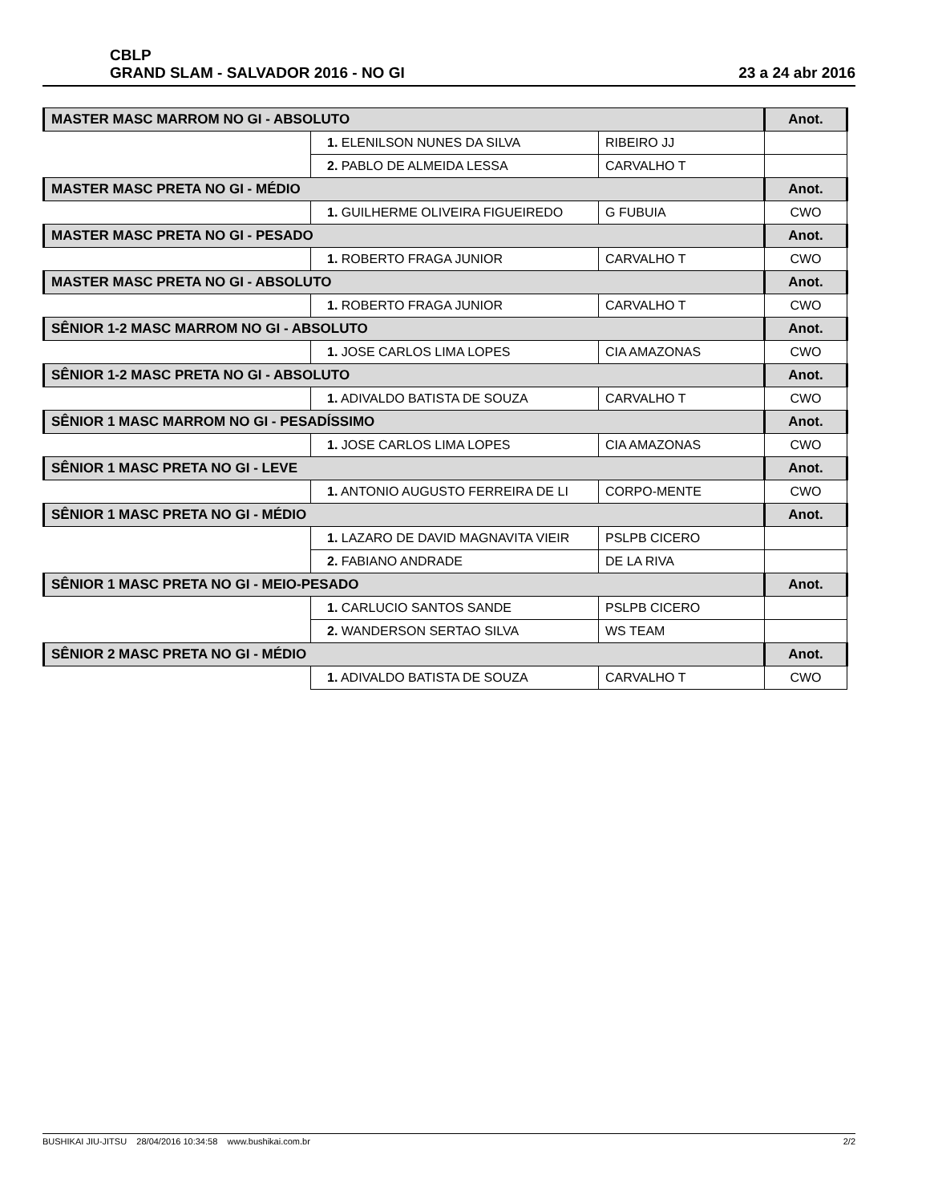CBLP
GRAND SLAM - SALVADOR 2016 - NO GI
23 a 24 abr 2016
| MASTER MASC MARROM NO GI - ABSOLUTO | | | Anot. |
| --- | --- | --- | --- |
| | 1. ELENILSON NUNES DA SILVA | RIBEIRO JJ | |
| | 2. PABLO DE ALMEIDA LESSA | CARVALHO T | |
| MASTER MASC PRETA NO GI - MÉDIO | | | Anot. |
| | 1. GUILHERME OLIVEIRA FIGUEIREDO | G FUBUIA | CWO |
| MASTER MASC PRETA NO GI - PESADO | | | Anot. |
| | 1. ROBERTO FRAGA JUNIOR | CARVALHO T | CWO |
| MASTER MASC PRETA NO GI - ABSOLUTO | | | Anot. |
| | 1. ROBERTO FRAGA JUNIOR | CARVALHO T | CWO |
| SÊNIOR 1-2 MASC MARROM NO GI - ABSOLUTO | | | Anot. |
| | 1. JOSE CARLOS LIMA LOPES | CIA AMAZONAS | CWO |
| SÊNIOR 1-2 MASC PRETA NO GI - ABSOLUTO | | | Anot. |
| | 1. ADIVALDO BATISTA DE SOUZA | CARVALHO T | CWO |
| SÊNIOR 1 MASC MARROM NO GI - PESADÍSSIMO | | | Anot. |
| | 1. JOSE CARLOS LIMA LOPES | CIA AMAZONAS | CWO |
| SÊNIOR 1 MASC PRETA NO GI - LEVE | | | Anot. |
| | 1. ANTONIO AUGUSTO FERREIRA DE LI | CORPO-MENTE | CWO |
| SÊNIOR 1 MASC PRETA NO GI - MÉDIO | | | Anot. |
| | 1. LAZARO DE DAVID MAGNAVITA VIEIR | PSLPB CICERO | |
| | 2. FABIANO ANDRADE | DE LA RIVA | |
| SÊNIOR 1 MASC PRETA NO GI - MEIO-PESADO | | | Anot. |
| | 1. CARLUCIO SANTOS SANDE | PSLPB CICERO | |
| | 2. WANDERSON SERTAO SILVA | WS TEAM | |
| SÊNIOR 2 MASC PRETA NO GI - MÉDIO | | | Anot. |
| | 1. ADIVALDO BATISTA DE SOUZA | CARVALHO T | CWO |
BUSHIKAI JIU-JITSU 28/04/2016 10:34:58 www.bushikai.com.br 2/2